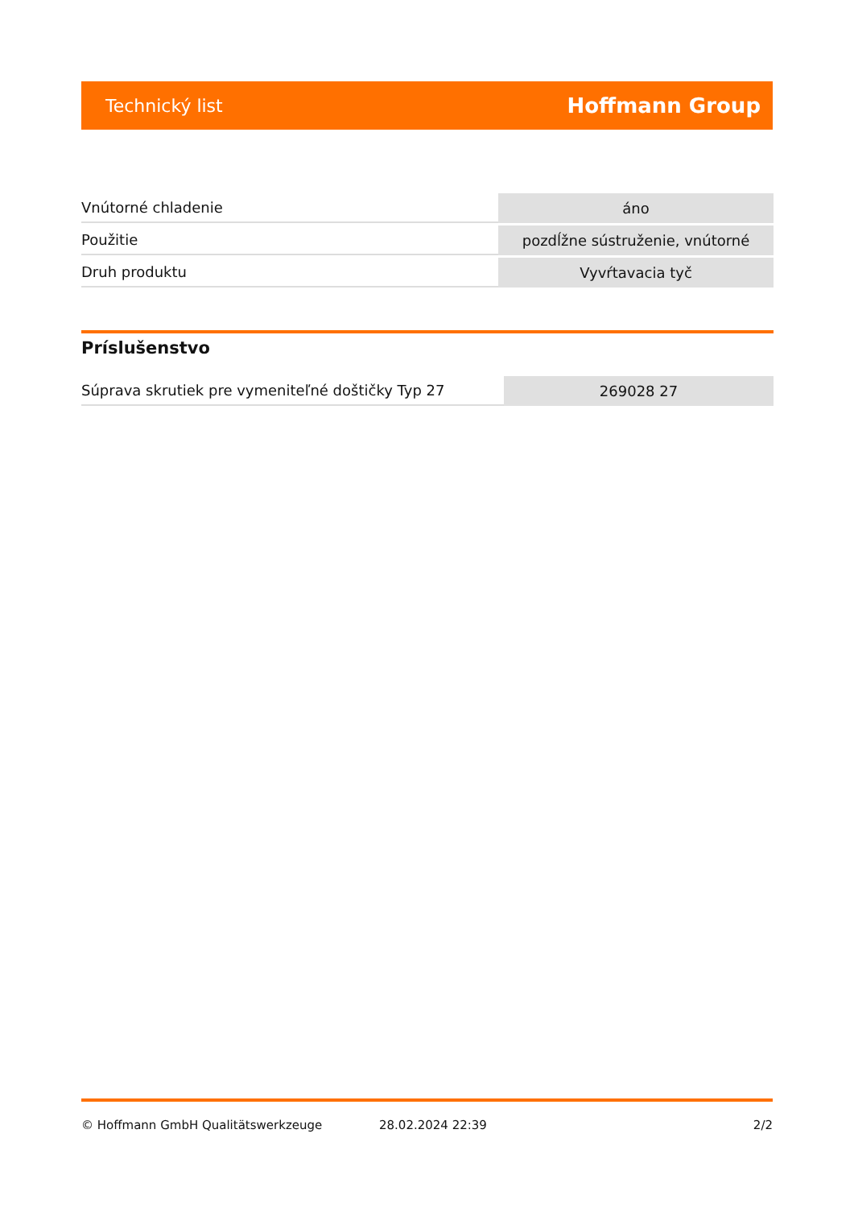Technický list Hoffmann Group
| Vnútorné chladenie | áno |
| Použitie | pozdĺžne sústruženie, vnútorné |
| Druh produktu | Vyvŕtavacia tyč |
Príslušenstvo
| Súprava skrutiek pre vymeniteľné doštičky Typ 27 | 269028 27 |
© Hoffmann GmbH Qualitätswerkzeuge 28.02.2024 22:39 2/2